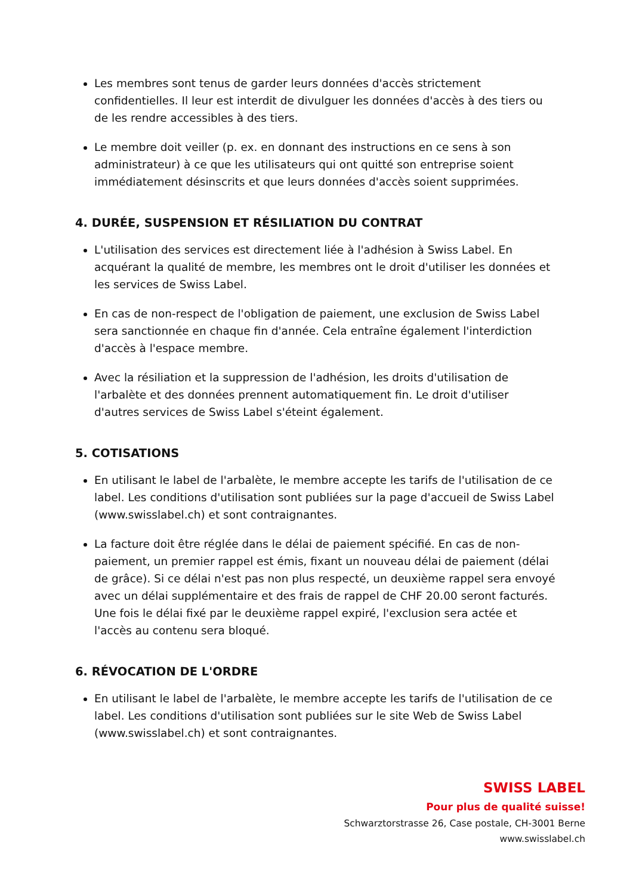Les membres sont tenus de garder leurs données d'accès strictement confidentielles. Il leur est interdit de divulguer les données d'accès à des tiers ou de les rendre accessibles à des tiers.
Le membre doit veiller (p. ex. en donnant des instructions en ce sens à son administrateur) à ce que les utilisateurs qui ont quitté son entreprise soient immédiatement désinscrits et que leurs données d'accès soient supprimées.
4. DURÉE, SUSPENSION ET RÉSILIATION DU CONTRAT
L'utilisation des services est directement liée à l'adhésion à Swiss Label. En acquérant la qualité de membre, les membres ont le droit d'utiliser les données et les services de Swiss Label.
En cas de non-respect de l'obligation de paiement, une exclusion de Swiss Label sera sanctionnée en chaque fin d'année. Cela entraîne également l'interdiction d'accès à l'espace membre.
Avec la résiliation et la suppression de l'adhésion, les droits d'utilisation de l'arbalète et des données prennent automatiquement fin. Le droit d'utiliser d'autres services de Swiss Label s'éteint également.
5. COTISATIONS
En utilisant le label de l'arbalète, le membre accepte les tarifs de l'utilisation de ce label. Les conditions d'utilisation sont publiées sur la page d'accueil de Swiss Label (www.swisslabel.ch) et sont contraignantes.
La facture doit être réglée dans le délai de paiement spécifié. En cas de non-paiement, un premier rappel est émis, fixant un nouveau délai de paiement (délai de grâce). Si ce délai n'est pas non plus respecté, un deuxième rappel sera envoyé avec un délai supplémentaire et des frais de rappel de CHF 20.00 seront facturés. Une fois le délai fixé par le deuxième rappel expiré, l'exclusion sera actée et l'accès au contenu sera bloqué.
6. RÉVOCATION DE L'ORDRE
En utilisant le label de l'arbalète, le membre accepte les tarifs de l'utilisation de ce label. Les conditions d'utilisation sont publiées sur le site Web de Swiss Label (www.swisslabel.ch) et sont contraignantes.
SWISS LABEL
Pour plus de qualité suisse!
Schwarztorstrasse 26, Case postale, CH-3001 Berne
www.swisslabel.ch